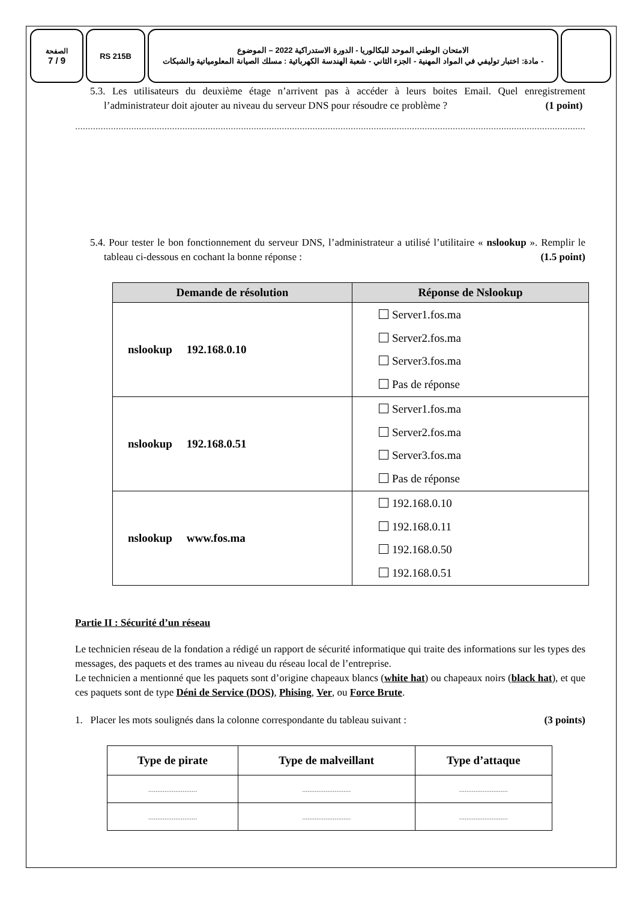الصفحة
7 / 9
RS 215B
الامتحان الوطني الموحد للبكالوريا - الدورة الاستدراكية 2022 – الموضوع
- مادة: اختبار توليفي في المواد المهنية - الجزء الثاني - شعبة الهندسة الكهربائية : مسلك الصيانة المعلومياتية والشبكات
5.3. Les utilisateurs du deuxième étage n’arrivent pas à accéder à leurs boites Email. Quel enregistrement l’administrateur doit ajouter au niveau du serveur DNS pour résoudre ce problème ? (1 point)
........................................................................................................................................................................................................................
5.4. Pour tester le bon fonctionnement du serveur DNS, l’administrateur a utilisé l’utilitaire « nslookup ». Remplir le tableau ci-dessous en cochant la bonne réponse : (1.5 point)
| Demande de résolution | Réponse de Nslookup |
| --- | --- |
| nslookup 192.168.0.10 | Server1.fos.ma Server2.fos.ma Server3.fos.ma Pas de réponse |
| nslookup 192.168.0.51 | Server1.fos.ma Server2.fos.ma Server3.fos.ma Pas de réponse |
| nslookup www.fos.ma | 192.168.0.10 192.168.0.11 192.168.0.50 192.168.0.51 |
Partie II : Sécurité d’un réseau
Le technicien réseau de la fondation a rédigé un rapport de sécurité informatique qui traite des informations sur les types des messages, des paquets et des trames au niveau du réseau local de l’entreprise.
Le technicien a mentionné que les paquets sont d’origine chapeaux blancs (white hat) ou chapeaux noirs (black hat), et que ces paquets sont de type Déni de Service (DOS), Phising, Ver, ou Force Brute.
1. Placer les mots soulignés dans la colonne correspondante du tableau suivant : (3 points)
| Type de pirate | Type de malveillant | Type d’attaque |
| --- | --- | --- |
| ........................... | ........................... | ........................... |
| ........................... | ........................... | ........................... |